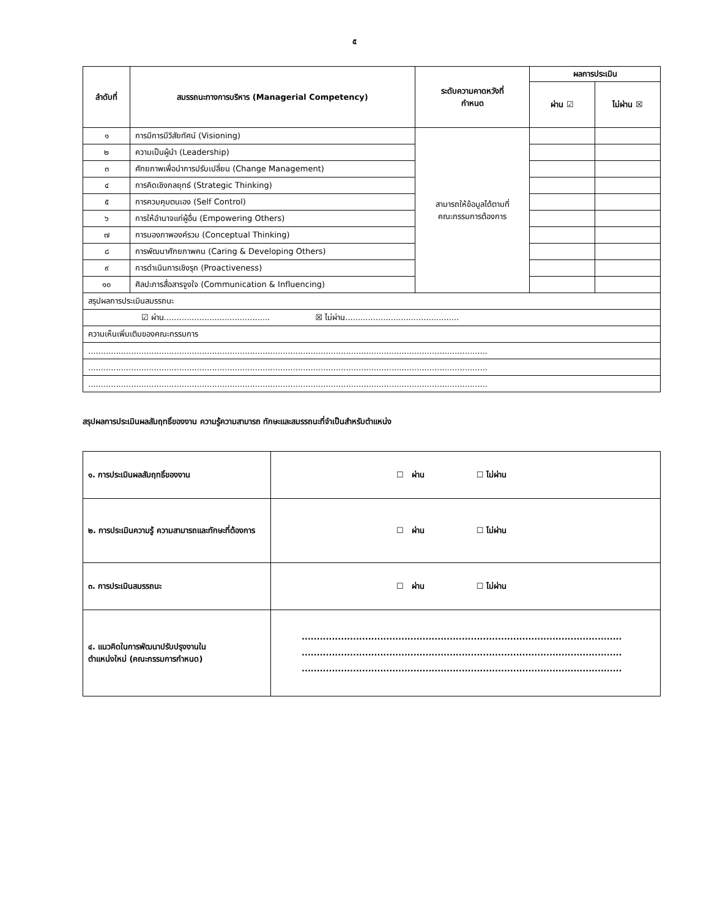๕
| ลำดับที่ | สมรรถนะทางการบริหาร (Managerial Competency) | ระดับความคาดหวังที่ กำหนด | ผลการประเมิน | |
| --- | --- | --- | --- | --- |
| | | | ผ่าน ☑ | ไม่ผ่าน ☒ |
| ๑ | การมีการมีวิสัยทัศน์ (Visioning) | สามารถให้ข้อมูลได้ตามที่ คณะกรรมการต้องการ | | |
| ๒ | ความเป็นผู้นำ (Leadership) | | | |
| ๓ | ศักยภาพเพื่อนำการปรับเปลี่ยน (Change Management) | | | |
| ๔ | การคิดเชิงกลยุทธ์ (Strategic Thinking) | | | |
| ๕ | การควบคุมตนเอง (Self Control) | | | |
| ๖ | การให้อำนาจแก่ผู้อื่น (Empowering Others) | | | |
| ๗ | การมองภาพองค์รวม (Conceptual Thinking) | | | |
| ๘ | การพัฒนาศักยภาพคน (Caring & Developing Others) | | | |
| ๙ | การดำเนินการเชิงรุก (Proactiveness) | | | |
| ๑๐ | ศิลปะการสื่อสารจูงใจ (Communication & Influencing) | | | |
| สรุปผลการประเมินสมรรถนะ | | | | |
| ☑ ผ่าน.......................................... ☒ ไม่ผ่าน............................................. | | | | |
| ความเห็นเพิ่มเติมของคณะกรรมการ | | | | |
| .............................................................................................................................................................. | | | | |
| .............................................................................................................................................................. | | | | |
| .............................................................................................................................................................. | | | | |
สรุปผลการประเมินผลสัมฤทธิ์ของงาน ความรู้ความสามารถ ทักษะและสมรรถนะที่จำเป็นสำหรับตำแหน่ง
| ๑. การประเมินผลสัมฤทธิ์ของงาน | ☐ ผ่าน ☐ ไม่ผ่าน |
| ๒. การประเมินความรู้ ความสามารถและทักษะที่ต้องการ | ☐ ผ่าน ☐ ไม่ผ่าน |
| ๓. การประเมินสมรรถนะ | ☐ ผ่าน ☐ ไม่ผ่าน |
| ๔. แนวคิดในการพัฒนาปรับปรุงงานใน ตำแหน่งใหม่ (คณะกรรมการกำหนด) | .......................................................................................................... .......................................................................................................... .......................................................................................................... |